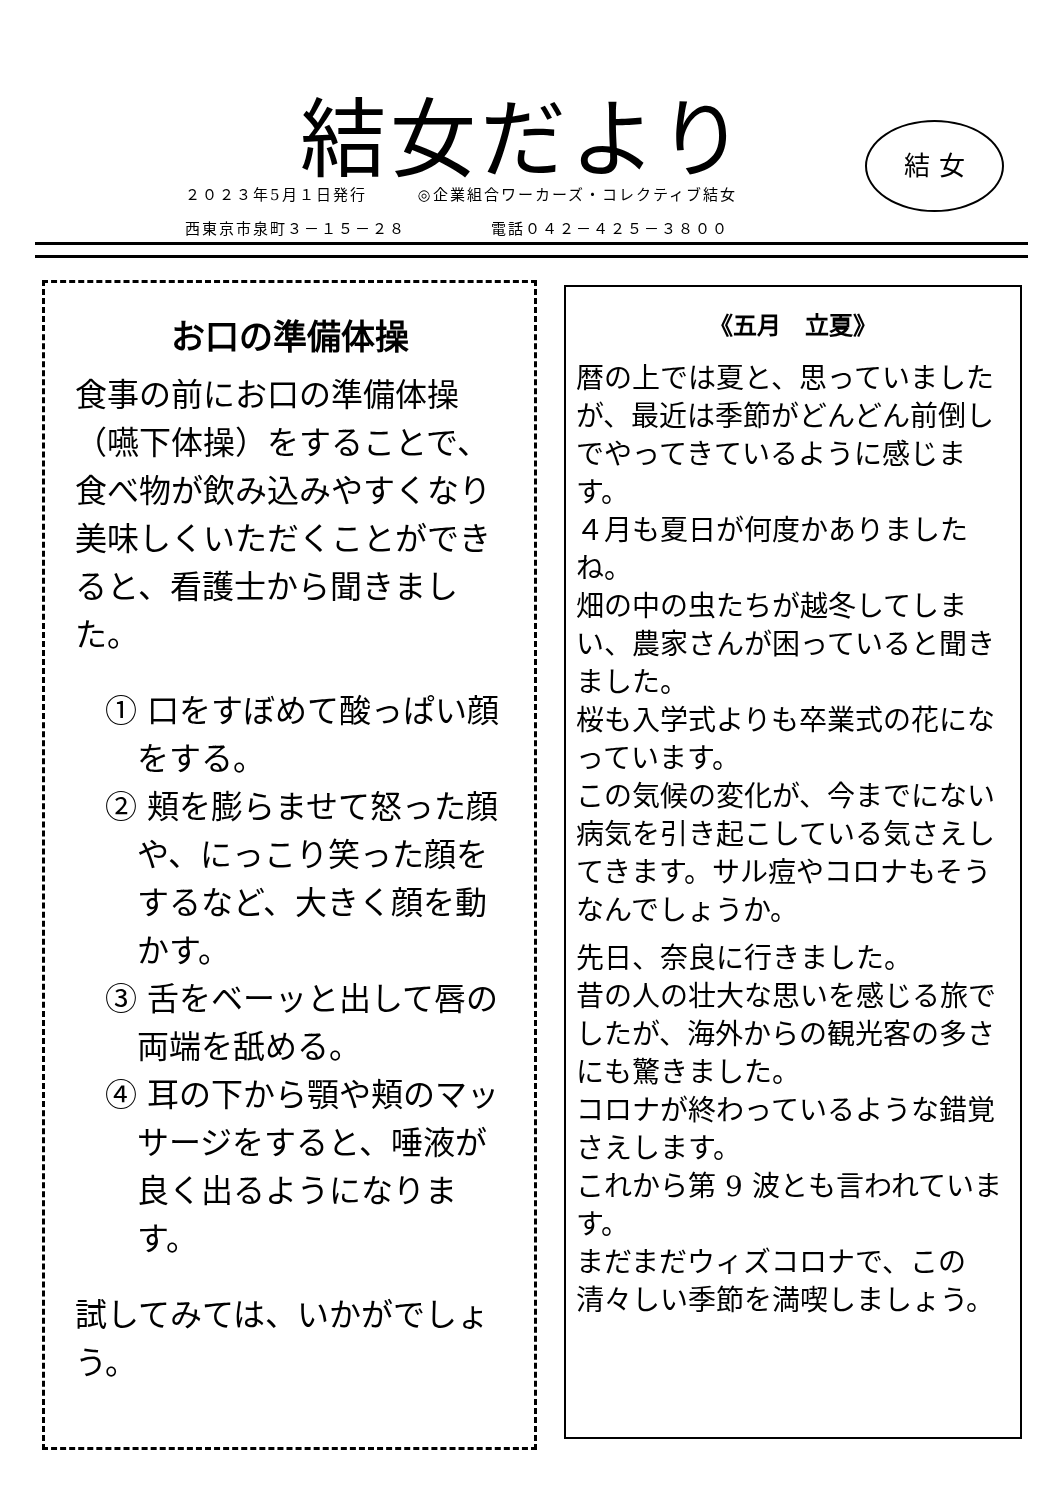結女だより
２０２３年5月１日発行　　　◎企業組合ワーカーズ・コレクティブ結女
西東京市泉町３－１５－２８　　　　　電話０４２－４２５－３８００
結 女
お口の準備体操
食事の前にお口の準備体操（嚥下体操）をすることで、食べ物が飲み込みやすくなり美味しくいただくことができると、看護士から聞きました。
① 口をすぼめて酸っぱい顔をする。
② 頬を膨らませて怒った顔や、にっこり笑った顔をするなど、大きく顔を動かす。
③ 舌をベーッと出して唇の両端を舐める。
④ 耳の下から顎や頬のマッサージをすると、唾液が良く出るようになります。
試してみては、いかがでしょう。
《五月　立夏》
暦の上では夏と、思っていましたが、最近は季節がどんどん前倒しでやってきているように感じます。
４月も夏日が何度かありましたね。
畑の中の虫たちが越冬してしまい、農家さんが困っていると聞きました。
桜も入学式よりも卒業式の花になっています。
この気候の変化が、今までにない病気を引き起こしている気さえしてきます。サル痘やコロナもそうなんでしょうか。
先日、奈良に行きました。
昔の人の壮大な思いを感じる旅でしたが、海外からの観光客の多さにも驚きました。
コロナが終わっているような錯覚さえします。
これから第 9 波とも言われています。
まだまだウィズコロナで、この清々しい季節を満喫しましょう。